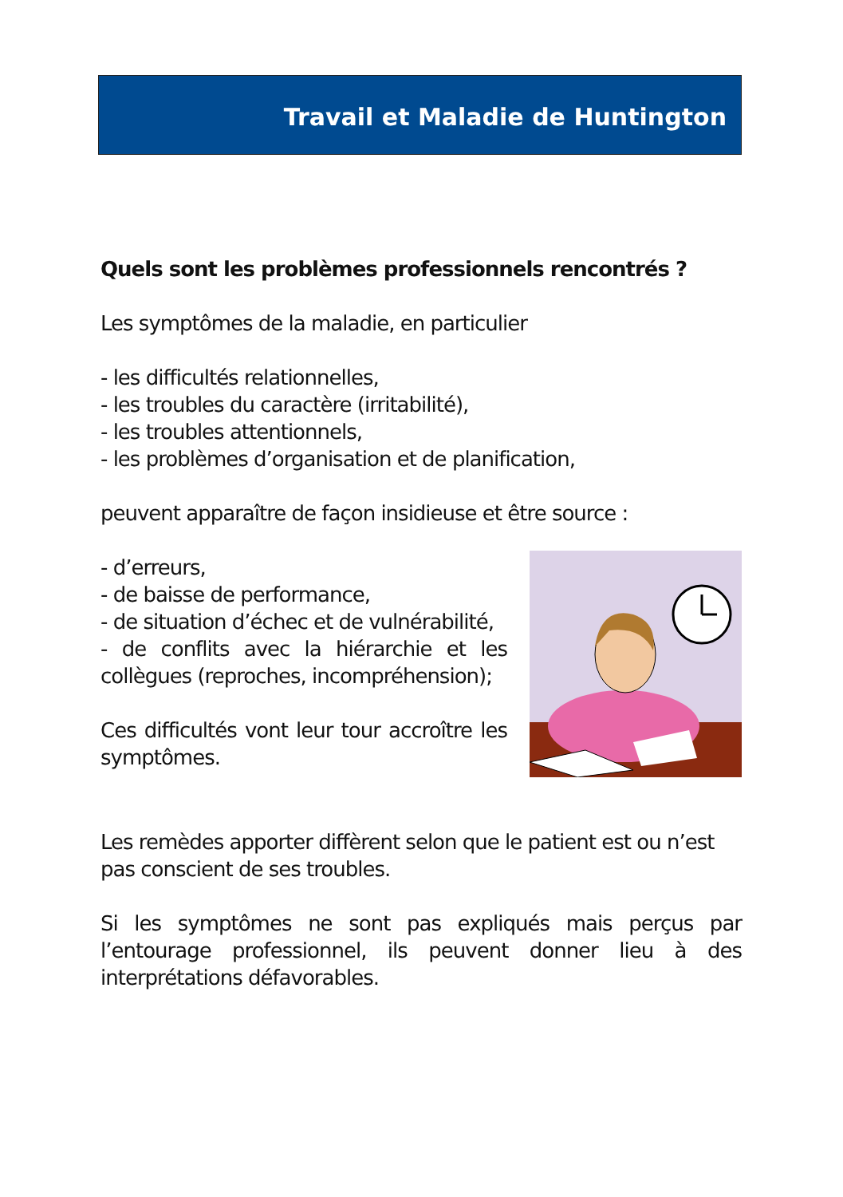Travail et Maladie de Huntington
Quels sont les problèmes professionnels rencontrés ?
Les symptômes de la maladie, en particulier
- les difficultés relationnelles,
- les troubles du caractère (irritabilité),
- les troubles attentionnels,
- les problèmes d’organisation et de planification,
peuvent apparaître de façon insidieuse et être source :
- d’erreurs,
- de baisse de performance,
- de situation d’échec et de vulnérabilité,
- de conflits avec la hiérarchie et les collègues (reproches, incompréhension);
Ces difficultés vont leur tour accroître les symptômes.
Les remèdes apporter diffèrent selon que le patient est ou n’est pas conscient de ses troubles.
Si les symptômes ne sont pas expliqués mais perçus par l’entourage professionnel, ils peuvent donner lieu à des interprétations défavorables.